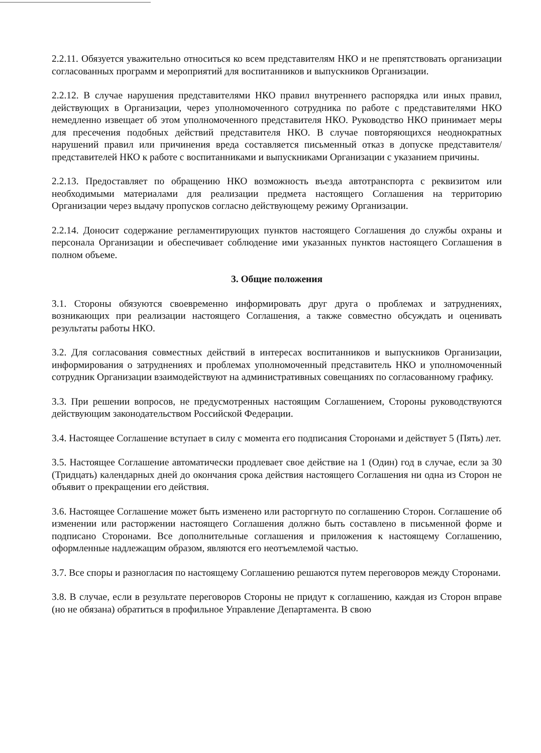2.2.11. Обязуется уважительно относиться ко всем представителям НКО и не препятствовать организации согласованных программ и мероприятий для воспитанников и выпускников Организации.
2.2.12. В случае нарушения представителями НКО правил внутреннего распорядка или иных правил, действующих в Организации, через уполномоченного сотрудника по работе с представителями НКО немедленно извещает об этом уполномоченного представителя НКО. Руководство НКО принимает меры для пресечения подобных действий представителя НКО. В случае повторяющихся неоднократных нарушений правил или причинения вреда составляется письменный отказ в допуске представителя/представителей НКО к работе с воспитанниками и выпускниками Организации с указанием причины.
2.2.13. Предоставляет по обращению НКО возможность въезда автотранспорта с реквизитом или необходимыми материалами для реализации предмета настоящего Соглашения на территорию Организации через выдачу пропусков согласно действующему режиму Организации.
2.2.14. Доносит содержание регламентирующих пунктов настоящего Соглашения до службы охраны и персонала Организации и обеспечивает соблюдение ими указанных пунктов настоящего Соглашения в полном объеме.
3. Общие положения
3.1. Стороны обязуются своевременно информировать друг друга о проблемах и затруднениях, возникающих при реализации настоящего Соглашения, а также совместно обсуждать и оценивать результаты работы НКО.
3.2. Для согласования совместных действий в интересах воспитанников и выпускников Организации, информирования о затруднениях и проблемах уполномоченный представитель НКО и уполномоченный сотрудник Организации взаимодействуют на административных совещаниях по согласованному графику.
3.3. При решении вопросов, не предусмотренных настоящим Соглашением, Стороны руководствуются действующим законодательством Российской Федерации.
3.4. Настоящее Соглашение вступает в силу с момента его подписания Сторонами и действует 5 (Пять) лет.
3.5. Настоящее Соглашение автоматически продлевает свое действие на 1 (Один) год в случае, если за 30 (Тридцать) календарных дней до окончания срока действия настоящего Соглашения ни одна из Сторон не объявит о прекращении его действия.
3.6. Настоящее Соглашение может быть изменено или расторгнуто по соглашению Сторон. Соглашение об изменении или расторжении настоящего Соглашения должно быть составлено в письменной форме и подписано Сторонами. Все дополнительные соглашения и приложения к настоящему Соглашению, оформленные надлежащим образом, являются его неотъемлемой частью.
3.7. Все споры и разногласия по настоящему Соглашению решаются путем переговоров между Сторонами.
3.8. В случае, если в результате переговоров Стороны не придут к соглашению, каждая из Сторон вправе (но не обязана) обратиться в профильное Управление Департамента. В свою